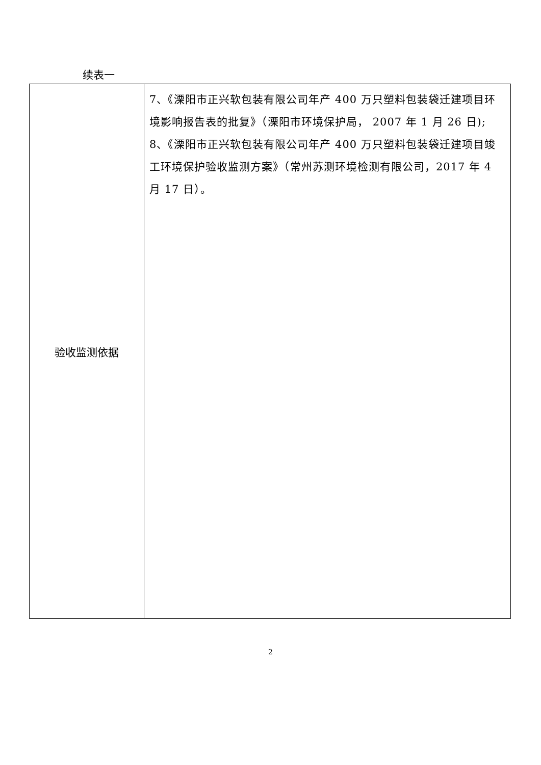续表一
| 验收监测依据 | 7、《溧阳市正兴软包装有限公司年产 400 万只塑料包装袋迁建项目环境影响报告表的批复》（溧阳市环境保护局， 2007 年 1 月 26 日); 8、《溧阳市正兴软包装有限公司年产 400 万只塑料包装袋迁建项目竣工环境保护验收监测方案》（常州苏测环境检测有限公司，2017 年 4 月 17 日）。 |
2